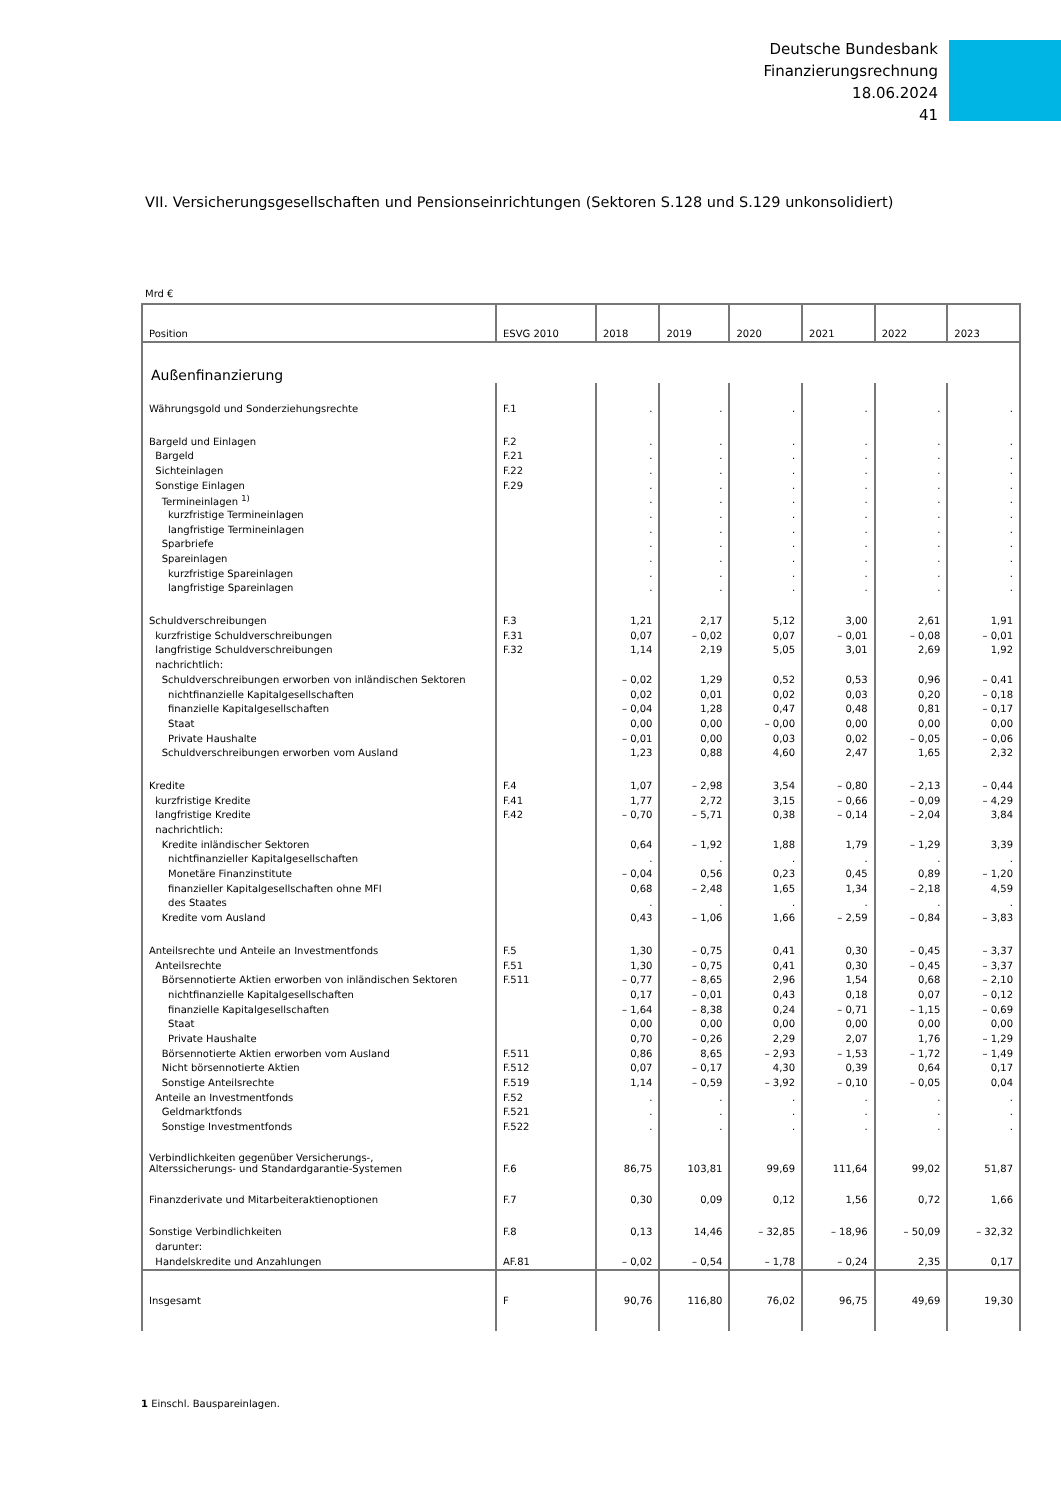Deutsche Bundesbank
Finanzierungsrechnung
18.06.2024
41
VII. Versicherungsgesellschaften und Pensionseinrichtungen (Sektoren S.128 und S.129 unkonsolidiert)
Mrd €
| Position | ESVG 2010 | 2018 | 2019 | 2020 | 2021 | 2022 | 2023 |
| --- | --- | --- | --- | --- | --- | --- | --- |
| Außenfinanzierung | | | | | | | |
| Währungsgold und Sonderziehungsrechte | F.1 | . | . | . | . | . | . |
| Bargeld und Einlagen | F.2 | . | . | . | . | . | . |
| Bargeld | F.21 | . | . | . | . | . | . |
| Sichteinlagen | F.22 | . | . | . | . | . | . |
| Sonstige Einlagen | F.29 | . | . | . | . | . | . |
| Termineinlagen <sup>1)</sup> | | . | . | . | . | . | . |
| kurzfristige Termineinlagen | | . | . | . | . | . | . |
| langfristige Termineinlagen | | . | . | . | . | . | . |
| Sparbriefe | | . | . | . | . | . | . |
| Spareinlagen | | . | . | . | . | . | . |
| kurzfristige Spareinlagen | | . | . | . | . | . | . |
| langfristige Spareinlagen | | . | . | . | . | . | . |
| Schuldverschreibungen | F.3 | 1,21 | 2,17 | 5,12 | 3,00 | 2,61 | 1,91 |
| kurzfristige Schuldverschreibungen | F.31 | 0,07 | – 0,02 | 0,07 | – 0,01 | – 0,08 | – 0,01 |
| langfristige Schuldverschreibungen | F.32 | 1,14 | 2,19 | 5,05 | 3,01 | 2,69 | 1,92 |
| nachrichtlich: | | | | | | | |
| Schuldverschreibungen erworben von inländischen Sektoren | | – 0,02 | 1,29 | 0,52 | 0,53 | 0,96 | – 0,41 |
| nichtfinanzielle Kapitalgesellschaften | | 0,02 | 0,01 | 0,02 | 0,03 | 0,20 | – 0,18 |
| finanzielle Kapitalgesellschaften | | – 0,04 | 1,28 | 0,47 | 0,48 | 0,81 | – 0,17 |
| Staat | | 0,00 | 0,00 | – 0,00 | 0,00 | 0,00 | 0,00 |
| Private Haushalte | | – 0,01 | 0,00 | 0,03 | 0,02 | – 0,05 | – 0,06 |
| Schuldverschreibungen erworben vom Ausland | | 1,23 | 0,88 | 4,60 | 2,47 | 1,65 | 2,32 |
| Kredite | F.4 | 1,07 | – 2,98 | 3,54 | – 0,80 | – 2,13 | – 0,44 |
| kurzfristige Kredite | F.41 | 1,77 | 2,72 | 3,15 | – 0,66 | – 0,09 | – 4,29 |
| langfristige Kredite | F.42 | – 0,70 | – 5,71 | 0,38 | – 0,14 | – 2,04 | 3,84 |
| nachrichtlich: | | | | | | | |
| Kredite inländischer Sektoren | | 0,64 | – 1,92 | 1,88 | 1,79 | – 1,29 | 3,39 |
| nichtfinanzieller Kapitalgesellschaften | | . | . | . | . | . | . |
| Monetäre Finanzinstitute | | – 0,04 | 0,56 | 0,23 | 0,45 | 0,89 | – 1,20 |
| finanzieller Kapitalgesellschaften ohne MFI | | 0,68 | – 2,48 | 1,65 | 1,34 | – 2,18 | 4,59 |
| des Staates | | . | . | . | . | . | . |
| Kredite vom Ausland | | 0,43 | – 1,06 | 1,66 | – 2,59 | – 0,84 | – 3,83 |
| Anteilsrechte und Anteile an Investmentfonds | F.5 | 1,30 | – 0,75 | 0,41 | 0,30 | – 0,45 | – 3,37 |
| Anteilsrechte | F.51 | 1,30 | – 0,75 | 0,41 | 0,30 | – 0,45 | – 3,37 |
| Börsennotierte Aktien erworben von inländischen Sektoren | F.511 | – 0,77 | – 8,65 | 2,96 | 1,54 | 0,68 | – 2,10 |
| nichtfinanzielle Kapitalgesellschaften | | 0,17 | – 0,01 | 0,43 | 0,18 | 0,07 | – 0,12 |
| finanzielle Kapitalgesellschaften | | – 1,64 | – 8,38 | 0,24 | – 0,71 | – 1,15 | – 0,69 |
| Staat | | 0,00 | 0,00 | 0,00 | 0,00 | 0,00 | 0,00 |
| Private Haushalte | | 0,70 | – 0,26 | 2,29 | 2,07 | 1,76 | – 1,29 |
| Börsennotierte Aktien erworben vom Ausland | F.511 | 0,86 | 8,65 | – 2,93 | – 1,53 | – 1,72 | – 1,49 |
| Nicht börsennotierte Aktien | F.512 | 0,07 | – 0,17 | 4,30 | 0,39 | 0,64 | 0,17 |
| Sonstige Anteilsrechte | F.519 | 1,14 | – 0,59 | – 3,92 | – 0,10 | – 0,05 | 0,04 |
| Anteile an Investmentfonds | F.52 | . | . | . | . | . | . |
| Geldmarktfonds | F.521 | . | . | . | . | . | . |
| Sonstige Investmentfonds | F.522 | . | . | . | . | . | . |
| Verbindlichkeiten gegenüber Versicherungs-, Alterssicherungs- und Standardgarantie-Systemen | F.6 | 86,75 | 103,81 | 99,69 | 111,64 | 99,02 | 51,87 |
| Finanzderivate und Mitarbeiteraktienoptionen | F.7 | 0,30 | 0,09 | 0,12 | 1,56 | 0,72 | 1,66 |
| Sonstige Verbindlichkeiten | F.8 | 0,13 | 14,46 | – 32,85 | – 18,96 | – 50,09 | – 32,32 |
| darunter: | | | | | | | |
| Handelskredite und Anzahlungen | AF.81 | – 0,02 | – 0,54 | – 1,78 | – 0,24 | 2,35 | 0,17 |
| Insgesamt | F | 90,76 | 116,80 | 76,02 | 96,75 | 49,69 | 19,30 |
1 Einschl. Bauspareinlagen.